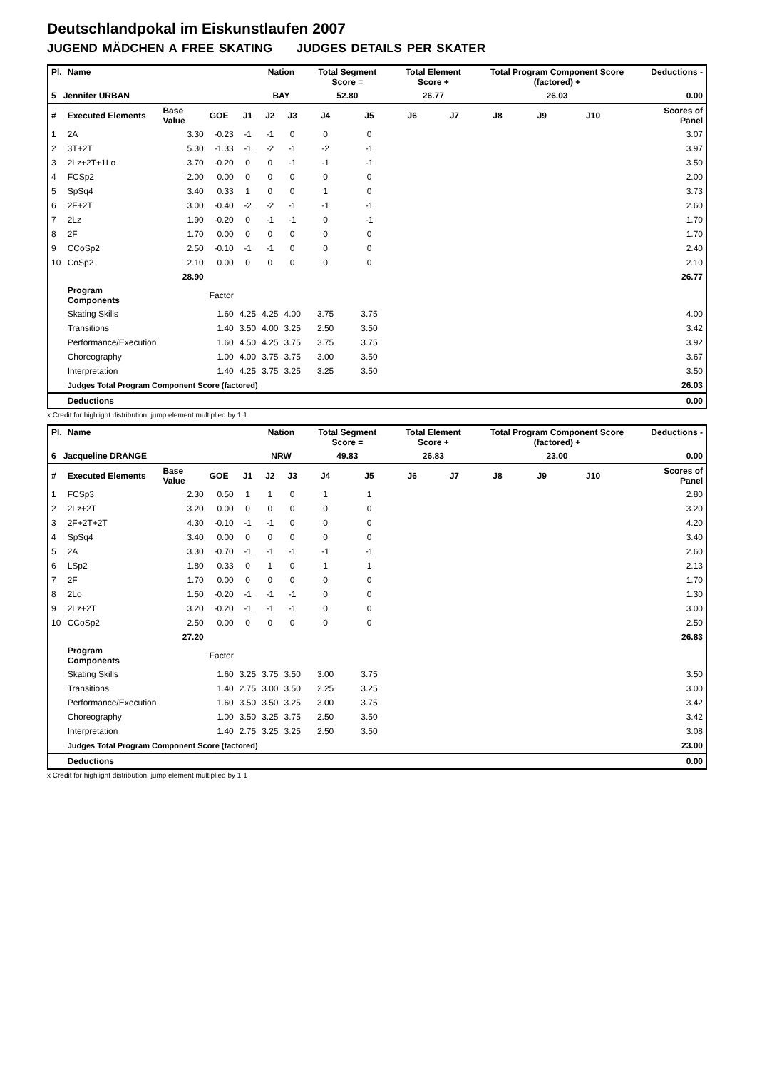Deutschlandpokal im Eiskunstlaufen 2007
JUGEND MÄDCHEN A FREE SKATING JUDGES DETAILS PER SKATER
| Pl. | Name | | | | Nation | | Total Segment Score = | | Total Element Score + | | Total Program Component Score (factored) + | | | | Deductions - | |
| --- | --- | --- | --- | --- | --- | --- | --- | --- | --- | --- | --- | --- | --- | --- | --- | --- |
| 5 Jennifer URBAN | | | | | BAY | | 52.80 | | 26.77 | | 26.03 | | | | 0.00 | |
| # | Executed Elements | Base Value | GOE | J1 | J2 | J3 | J4 | J5 | J6 | J7 | J8 | J9 | J10 | | Scores of Panel | |
| 1 | 2A | 3.30 | -0.23 | -1 | -1 | 0 | 0 | 0 | | | | | | | 3.07 | |
| 2 | 3T+2T | 5.30 | -1.33 | -1 | -2 | -1 | -2 | -1 | | | | | | | 3.97 | |
| 3 | 2Lz+2T+1Lo | 3.70 | -0.20 | 0 | 0 | -1 | -1 | -1 | | | | | | | 3.50 | |
| 4 | FCSp2 | 2.00 | 0.00 | 0 | 0 | 0 | 0 | 0 | | | | | | | 2.00 | |
| 5 | SpSq4 | 3.40 | 0.33 | 1 | 0 | 0 | 1 | 0 | | | | | | | 3.73 | |
| 6 | 2F+2T | 3.00 | -0.40 | -2 | -2 | -1 | -1 | -1 | | | | | | | 2.60 | |
| 7 | 2Lz | 1.90 | -0.20 | 0 | -1 | -1 | 0 | -1 | | | | | | | 1.70 | |
| 8 | 2F | 1.70 | 0.00 | 0 | 0 | 0 | 0 | 0 | | | | | | | 1.70 | |
| 9 | CCoSp2 | 2.50 | -0.10 | -1 | -1 | 0 | 0 | 0 | | | | | | | 2.40 | |
| 10 | CoSp2 | 2.10 | 0.00 | 0 | 0 | 0 | 0 | 0 | | | | | | | 2.10 | |
| | | 28.90 | | | | | | | | | | | | | | 26.77 |
| | Program Components | | Factor | | | | | | | | | | | | | |
| | Skating Skills | | 1.60 | 4.25 | 4.25 | 4.00 | 3.75 | 3.75 | | | | | | | 4.00 | |
| | Transitions | | 1.40 | 3.50 | 4.00 | 3.25 | 2.50 | 3.50 | | | | | | | 3.42 | |
| | Performance/Execution | | 1.60 | 4.50 | 4.25 | 3.75 | 3.75 | 3.75 | | | | | | | 3.92 | |
| | Choreography | | 1.00 | 4.00 | 3.75 | 3.75 | 3.00 | 3.50 | | | | | | | 3.67 | |
| | Interpretation | | 1.40 | 4.25 | 3.75 | 3.25 | 3.25 | 3.50 | | | | | | | 3.50 | |
| | Judges Total Program Component Score (factored) | | | | | | | | | | | | | | 26.03 | |
| | Deductions | | | | | | | | | | | | | | 0.00 | |
x Credit for highlight distribution, jump element multiplied by 1.1
| Pl. | Name | | | | Nation | | Total Segment Score = | | Total Element Score + | | Total Program Component Score (factored) + | | | | Deductions - | |
| --- | --- | --- | --- | --- | --- | --- | --- | --- | --- | --- | --- | --- | --- | --- | --- | --- |
| 6 Jacqueline DRANGE | | | | | NRW | | 49.83 | | 26.83 | | 23.00 | | | | 0.00 | |
| # | Executed Elements | Base Value | GOE | J1 | J2 | J3 | J4 | J5 | J6 | J7 | J8 | J9 | J10 | | Scores of Panel | |
| 1 | FCSp3 | 2.30 | 0.50 | 1 | 1 | 0 | 1 | 1 | | | | | | | 2.80 | |
| 2 | 2Lz+2T | 3.20 | 0.00 | 0 | 0 | 0 | 0 | 0 | | | | | | | 3.20 | |
| 3 | 2F+2T+2T | 4.30 | -0.10 | -1 | -1 | 0 | 0 | 0 | | | | | | | 4.20 | |
| 4 | SpSq4 | 3.40 | 0.00 | 0 | 0 | 0 | 0 | 0 | | | | | | | 3.40 | |
| 5 | 2A | 3.30 | -0.70 | -1 | -1 | -1 | -1 | -1 | | | | | | | 2.60 | |
| 6 | LSp2 | 1.80 | 0.33 | 0 | 1 | 0 | 1 | 1 | | | | | | | 2.13 | |
| 7 | 2F | 1.70 | 0.00 | 0 | 0 | 0 | 0 | 0 | | | | | | | 1.70 | |
| 8 | 2Lo | 1.50 | -0.20 | -1 | -1 | -1 | 0 | 0 | | | | | | | 1.30 | |
| 9 | 2Lz+2T | 3.20 | -0.20 | -1 | -1 | -1 | 0 | 0 | | | | | | | 3.00 | |
| 10 | CCoSp2 | 2.50 | 0.00 | 0 | 0 | 0 | 0 | 0 | | | | | | | 2.50 | |
| | | 27.20 | | | | | | | | | | | | | | 26.83 |
| | Program Components | | Factor | | | | | | | | | | | | | |
| | Skating Skills | | 1.60 | 3.25 | 3.75 | 3.50 | 3.00 | 3.75 | | | | | | | 3.50 | |
| | Transitions | | 1.40 | 2.75 | 3.00 | 3.50 | 2.25 | 3.25 | | | | | | | 3.00 | |
| | Performance/Execution | | 1.60 | 3.50 | 3.50 | 3.25 | 3.00 | 3.75 | | | | | | | 3.42 | |
| | Choreography | | 1.00 | 3.50 | 3.25 | 3.75 | 2.50 | 3.50 | | | | | | | 3.42 | |
| | Interpretation | | 1.40 | 2.75 | 3.25 | 3.25 | 2.50 | 3.50 | | | | | | | 3.08 | |
| | Judges Total Program Component Score (factored) | | | | | | | | | | | | | | 23.00 | |
| | Deductions | | | | | | | | | | | | | | 0.00 | |
x Credit for highlight distribution, jump element multiplied by 1.1